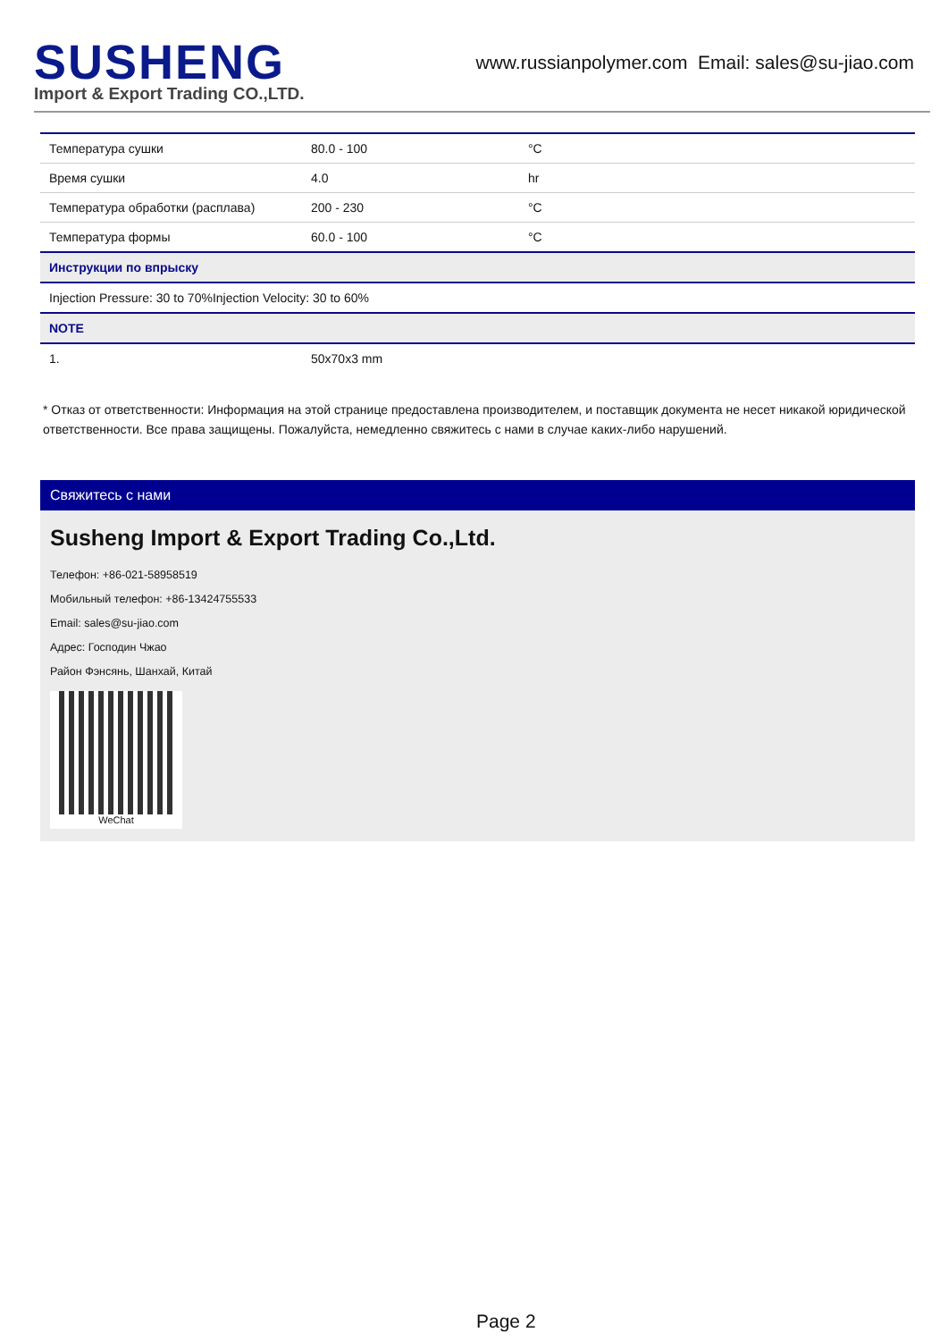SUSHENG
Import & Export Trading CO.,LTD.
www.russianpolymer.com Email: sales@su-jiao.com
| Температура сушки | 80.0 - 100 | °C |
| Время сушки | 4.0 | hr |
| Температура обработки (расплава) | 200 - 230 | °C |
| Температура формы | 60.0 - 100 | °C |
| Инструкции по впрыску | | |
| Injection Pressure: 30 to 70%Injection Velocity: 30 to 60% | | |
| NOTE | | |
| 1. | 50x70x3 mm | |
* Отказ от ответственности: Информация на этой странице предоставлена производителем, и поставщик документа не несет никакой юридической ответственности. Все права защищены. Пожалуйста, немедленно свяжитесь с нами в случае каких-либо нарушений.
Свяжитесь с нами
Susheng Import & Export Trading Co.,Ltd.
Телефон: +86-021-58958519
Мобильный телефон: +86-13424755533
Email: sales@su-jiao.com
Адрес: Господин Чжао
Район Фэнсянь, Шанхай, Китай
WeChat
Page 2